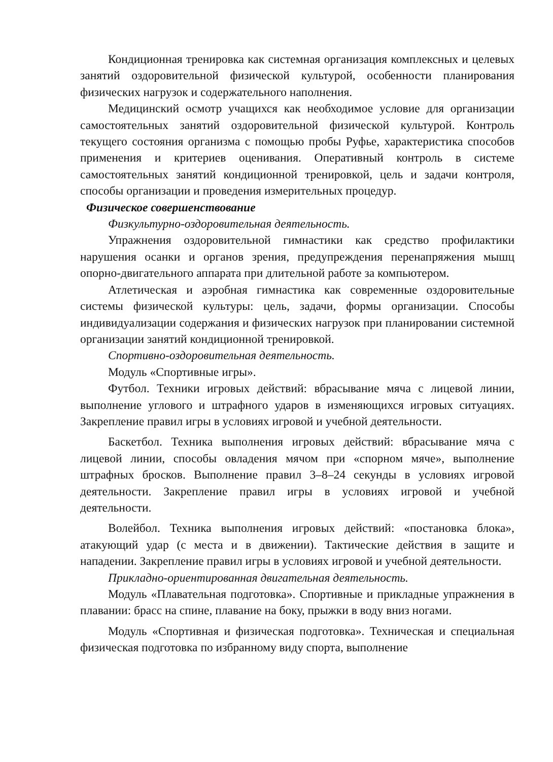Кондиционная тренировка как системная организация комплексных и целевых занятий оздоровительной физической культурой, особенности планирования физических нагрузок и содержательного наполнения.
Медицинский осмотр учащихся как необходимое условие для организации самостоятельных занятий оздоровительной физической культурой. Контроль текущего состояния организма с помощью пробы Руфье, характеристика способов применения и критериев оценивания. Оперативный контроль в системе самостоятельных занятий кондиционной тренировкой, цель и задачи контроля, способы организации и проведения измерительных процедур.
Физическое совершенствование
Физкультурно-оздоровительная деятельность.
Упражнения оздоровительной гимнастики как средство профилактики нарушения осанки и органов зрения, предупреждения перенапряжения мышц опорно-двигательного аппарата при длительной работе за компьютером.
Атлетическая и аэробная гимнастика как современные оздоровительные системы физической культуры: цель, задачи, формы организации. Способы индивидуализации содержания и физических нагрузок при планировании системной организации занятий кондиционной тренировкой.
Спортивно-оздоровительная деятельность.
Модуль «Спортивные игры».
Футбол. Техники игровых действий: вбрасывание мяча с лицевой линии, выполнение углового и штрафного ударов в изменяющихся игровых ситуациях. Закрепление правил игры в условиях игровой и учебной деятельности.
Баскетбол. Техника выполнения игровых действий: вбрасывание мяча с лицевой линии, способы овладения мячом при «спорном мяче», выполнение штрафных бросков. Выполнение правил 3–8–24 секунды в условиях игровой деятельности. Закрепление правил игры в условиях игровой и учебной деятельности.
Волейбол. Техника выполнения игровых действий: «постановка блока», атакующий удар (с места и в движении). Тактические действия в защите и нападении. Закрепление правил игры в условиях игровой и учебной деятельности.
Прикладно-ориентированная двигательная деятельность.
Модуль «Плавательная подготовка». Спортивные и прикладные упражнения в плавании: брасс на спине, плавание на боку, прыжки в воду вниз ногами.
Модуль «Спортивная и физическая подготовка». Техническая и специальная физическая подготовка по избранному виду спорта, выполнение